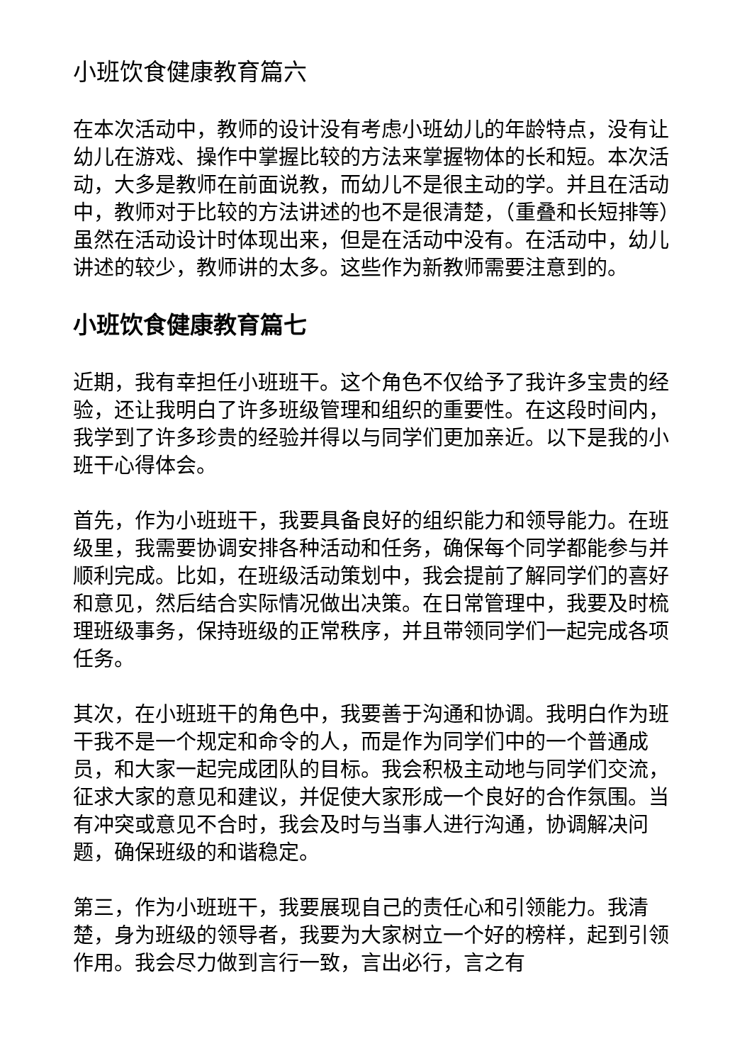小班饮食健康教育篇六
在本次活动中，教师的设计没有考虑小班幼儿的年龄特点，没有让幼儿在游戏、操作中掌握比较的方法来掌握物体的长和短。本次活动，大多是教师在前面说教，而幼儿不是很主动的学。并且在活动中，教师对于比较的方法讲述的也不是很清楚，（重叠和长短排等）虽然在活动设计时体现出来，但是在活动中没有。在活动中，幼儿讲述的较少，教师讲的太多。这些作为新教师需要注意到的。
小班饮食健康教育篇七
近期，我有幸担任小班班干。这个角色不仅给予了我许多宝贵的经验，还让我明白了许多班级管理和组织的重要性。在这段时间内，我学到了许多珍贵的经验并得以与同学们更加亲近。以下是我的小班干心得体会。
首先，作为小班班干，我要具备良好的组织能力和领导能力。在班级里，我需要协调安排各种活动和任务，确保每个同学都能参与并顺利完成。比如，在班级活动策划中，我会提前了解同学们的喜好和意见，然后结合实际情况做出决策。在日常管理中，我要及时梳理班级事务，保持班级的正常秩序，并且带领同学们一起完成各项任务。
其次，在小班班干的角色中，我要善于沟通和协调。我明白作为班干我不是一个规定和命令的人，而是作为同学们中的一个普通成员，和大家一起完成团队的目标。我会积极主动地与同学们交流，征求大家的意见和建议，并促使大家形成一个良好的合作氛围。当有冲突或意见不合时，我会及时与当事人进行沟通，协调解决问题，确保班级的和谐稳定。
第三，作为小班班干，我要展现自己的责任心和引领能力。我清楚，身为班级的领导者，我要为大家树立一个好的榜样，起到引领作用。我会尽力做到言行一致，言出必行，言之有